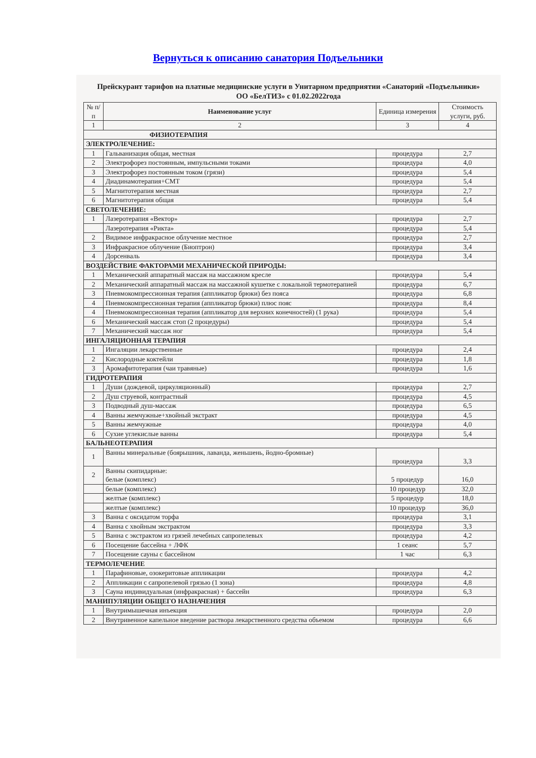Вернуться к описанию санатория Подъельники
Прейскурант тарифов на платные медицинские услуги в Унитарном предприятии «Санаторий «Подъельники» ОО «БелТИЗ» с 01.02.2022года
| № п/п | Наименование услуг | Единица измерения | Стоимость услуги, руб. |
| --- | --- | --- | --- |
| 1 | 2 | 3 | 4 |
| ФИЗИОТЕРАПИЯ | | | |
| ЭЛЕКТРОЛЕЧЕНИЕ: | | | |
| 1 | Гальванизация общая, местная | процедура | 2,7 |
| 2 | Электрофорез постоянным, импульсными токами | процедура | 4,0 |
| 3 | Электрофорез постоянным током (грязи) | процедура | 5,4 |
| 4 | Диадинамотерапия+СМТ | процедура | 5,4 |
| 5 | Магнитотерапия местная | процедура | 2,7 |
| 6 | Магнитотерапия общая | процедура | 5,4 |
| СВЕТОЛЕЧЕНИЕ: | | | |
| 1 | Лазеротерапия «Вектор» | процедура | 2,7 |
| | Лазеротерапия «Рикта» | процедура | 5,4 |
| 2 | Видимое инфракрасное облучение местное | процедура | 2,7 |
| 3 | Инфракрасное облучение (Биоптрон) | процедура | 3,4 |
| 4 | Дорсенваль | процедура | 3,4 |
| ВОЗДЕЙСТВИЕ ФАКТОРАМИ МЕХАНИЧЕСКОЙ ПРИРОДЫ: | | | |
| 1 | Механический аппаратный массаж на массажном кресле | процедура | 5,4 |
| 2 | Механический аппаратный массаж на массажной кушетке с локальной термотерапией | процедура | 6,7 |
| 3 | Пневмокомпрессионная терапия (аппликатор брюки) без пояса | процедура | 6,8 |
| 4 | Пневмокомпрессионная терапия (аппликатор брюки) плюс пояс | процедура | 8,4 |
| 4 | Пневмокомпрессионная терапия (аппликатор для верхних конечностей) (1 рука) | процедура | 5,4 |
| 6 | Механический массаж стоп (2 процедуры) | процедура | 5,4 |
| 7 | Механический массаж ног | процедура | 5,4 |
| ИНГАЛЯЦИОННАЯ ТЕРАПИЯ | | | |
| 1 | Ингаляции лекарственные | процедура | 2,4 |
| 2 | Кислородные коктейли | процедура | 1,8 |
| 3 | Аромафитотерапия (чаи травяные) | процедура | 1,6 |
| ГИДРОТЕРАПИЯ | | | |
| 1 | Души (дождевой, циркуляционный) | процедура | 2,7 |
| 2 | Душ струевой, контрастный | процедура | 4,5 |
| 3 | Подводный душ-массаж | процедура | 6,5 |
| 4 | Ванны жемчужные+хвойный экстракт | процедура | 4,5 |
| 5 | Ванны жемчужные | процедура | 4,0 |
| 6 | Сухие углекислые ванны | процедура | 5,4 |
| БАЛЬНЕОТЕРАПИЯ | | | |
| 1 | Ванны минеральные (боярышник, лаванда, женьшень, йодно-бромные) | процедура | 3,3 |
| 2 | Ванны скипидарные: белые (комплекс) | 5 процедур | 16,0 |
| | белые (комплекс) | 10 процедур | 32,0 |
| | желтые (комплекс) | 5 процедур | 18,0 |
| | желтые (комплекс) | 10 процедур | 36,0 |
| 3 | Ванна с оксидатом торфа | процедура | 3,1 |
| 4 | Ванна с хвойным экстрактом | процедура | 3,3 |
| 5 | Ванна с экстрактом из грязей лечебных сапропелевых | процедура | 4,2 |
| 6 | Посещение бассейна + ЛФК | 1 сеанс | 5,7 |
| 7 | Посещение сауны с бассейном | 1 час | 6,3 |
| ТЕРМОЛЕЧЕНИЕ | | | |
| 1 | Парафиновые, озокеритовые аппликации | процедура | 4,2 |
| 2 | Аппликации с сапропелевой грязью (1 зона) | процедура | 4,8 |
| 3 | Сауна индивидуальная (инфракрасная) + бассейн | процедура | 6,3 |
| МАНИПУЛЯЦИИ ОБЩЕГО НАЗНАЧЕНИЯ | | | |
| 1 | Внутримышечная инъекция | процедура | 2,0 |
| 2 | Внутривенное капельное введение раствора лекарственного средства объемом | процедура | 6,6 |